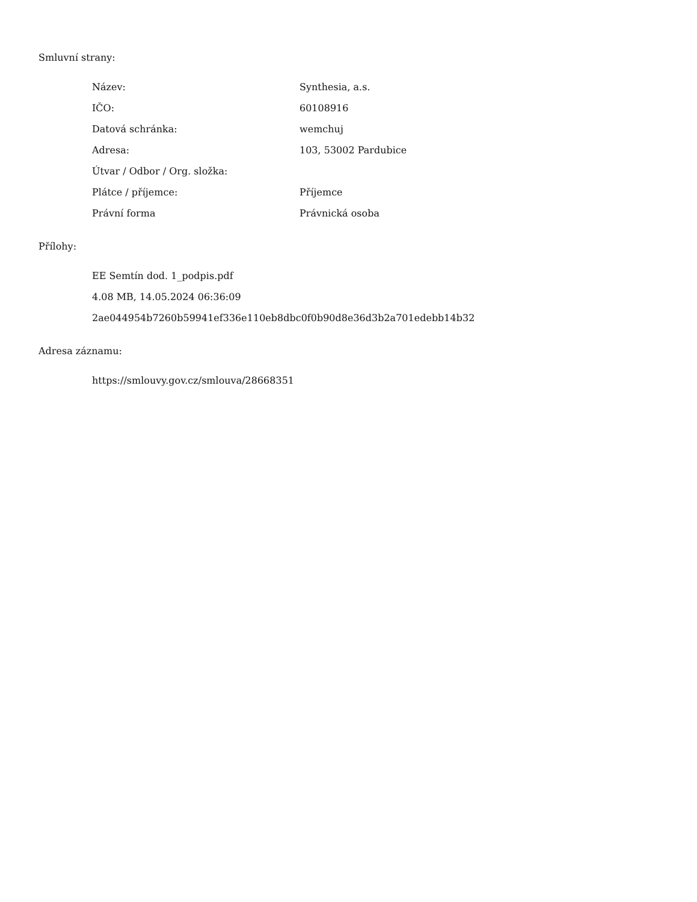Smluvní strany:
| Název: | Synthesia, a.s. |
| IČO: | 60108916 |
| Datová schránka: | wemchuj |
| Adresa: | 103, 53002 Pardubice |
| Útvar / Odbor / Org. složka: | |
| Plátce / příjemce: | Příjemce |
| Právní forma | Právnická osoba |
Přílohy:
EE Semtín dod. 1_podpis.pdf
4.08 MB, 14.05.2024 06:36:09
2ae044954b7260b59941ef336e110eb8dbc0f0b90d8e36d3b2a701edebb14b32
Adresa záznamu:
https://smlouvy.gov.cz/smlouva/28668351